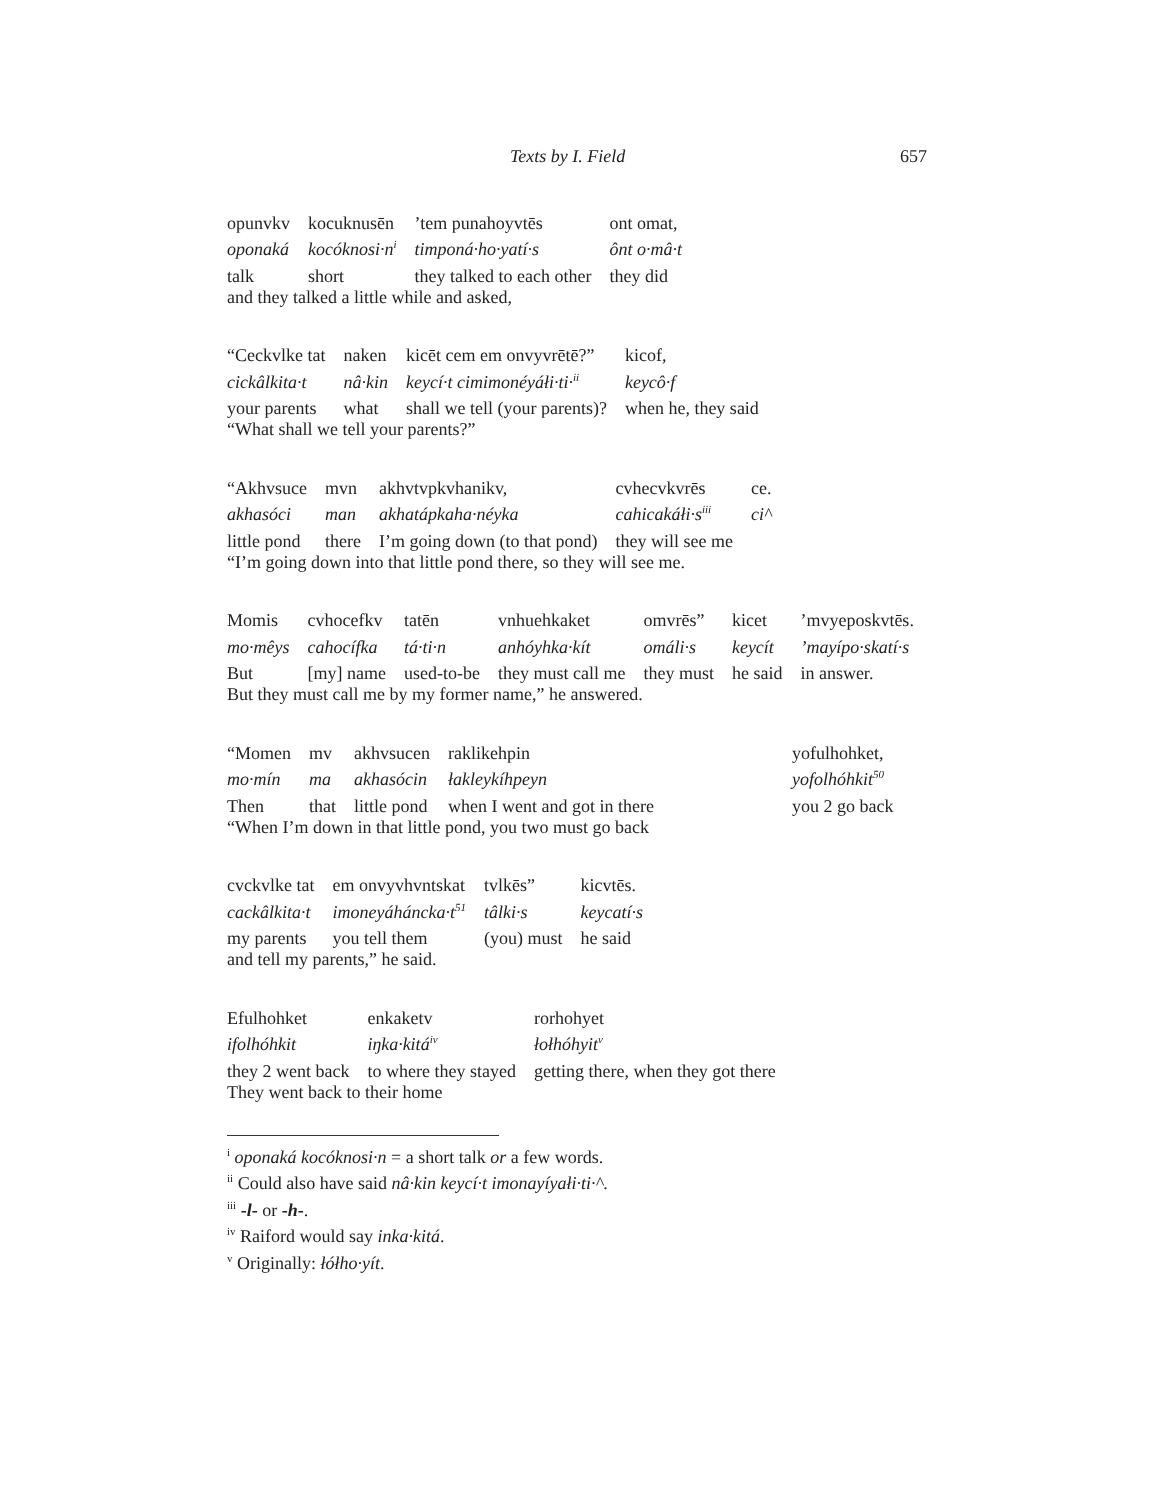Texts by I. Field 657
| opunvkv | kocuknusēn | ’tem punahoyvtēs | ont omat, |
| oponaká | kocóknosi·n<sup>i</sup> | timponá·ho·yatí·s | ônt o·mâ·t |
| talk | short | they talked to each other | they did |
and they talked a little while and asked,
| “Ceckvlke tat | naken | kicēt cem em onvyvrētē?” | kicof, |
| cickâlkita·t | nâ·kin | keycí·t cimimonéyáłi·ti·<sup>ii</sup> | keycô·f |
| your parents | what | shall we tell (your parents)? | when he, they said |
“What shall we tell your parents?”
| “Akhvsuce | mvn | akhvtvpkvhanikv, | cvhecvkvrēs | ce. |
| akhasóci | man | akhatápkaha·néyka | cahicakáłi·s<sup>iii</sup> | ci^ |
| little pond | there | I’m going down (to that pond) | they will see me | |
“I’m going down into that little pond there, so they will see me.
| Momis | cvhocefkv | tatēn | vnhuehkaket | omvrēs” | kicet | ’mvyeposkvtēs. |
| mo·mêys | cahocífka | tá·ti·n | anhóyhka·kít | omáli·s | keycít | ’mayípo·skatí·s |
| But | [my] name | used-to-be | they must call me | they must | he said | in answer. |
But they must call me by my former name,” he answered.
| “Momen | mv | akhvsucen | raklikehpin | yofulhohket, |
| mo·mín | ma | akhasócin | łakleykíhpeyn | yofolhóhkit<sup>50</sup> |
| Then | that | little pond | when I went and got in there | you 2 go back |
“When I’m down in that little pond, you two must go back
| cvckvlke tat | em onvyvhvntskat | tvlkēs” | kicvtēs. |
| cackâlkita·t | imoneyáháncka·t<sup>51</sup> | tâlki·s | keycatí·s |
| my parents | you tell them | (you) must | he said |
and tell my parents,” he said.
| Efulhohket | enkaketv | rorhohyet |
| ifolhóhkit | iŋka·kitá<sup>iv</sup> | łołhóhyit<sup>v</sup> |
| they 2 went back | to where they stayed | getting there, when they got there |
They went back to their home
<sup>i</sup> oponaká kocóknosi·n = a short talk or a few words.
<sup>ii</sup> Could also have said nâ·kin keycí·t imonayíyałi·ti·^.
<sup>iii</sup> -l- or -h-.
<sup>iv</sup> Raiford would say inka·kitá.
<sup>v</sup> Originally: łółho·yít.